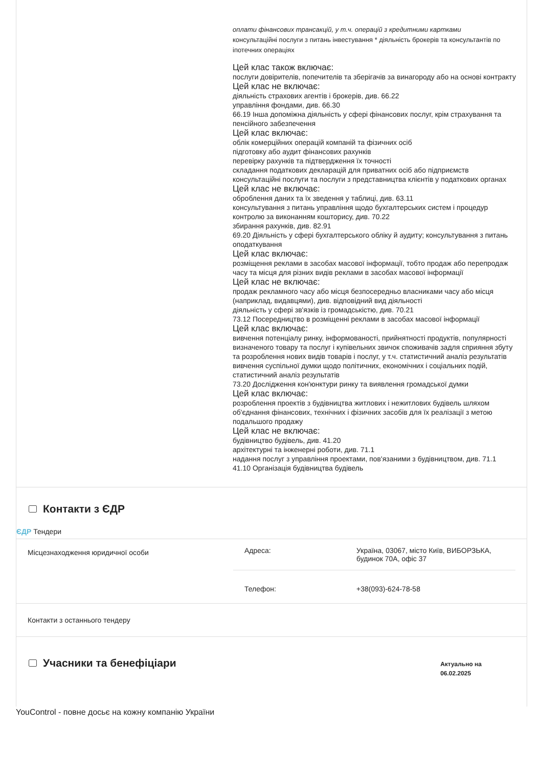оплати фінансових трансакцій, у т.ч. операцій з кредитними картками
консультаційні послуги з питань інвестування * діяльність брокерів та консультантів по іпотечних операціях
Цей клас також включає:
послуги довірителів, попечителів та зберігачів за винагороду або на основі контракту
Цей клас не включає:
діяльність страхових агентів і брокерів, див. 66.22
управління фондами, див. 66.30
66.19 Інша допоміжна діяльність у сфері фінансових послуг, крім страхування та пенсійного забезпечення
Цей клас включає:
облік комерційних операцій компаній та фізичних осіб
підготовку або аудит фінансових рахунків
перевірку рахунків та підтвердження їх точності
складання податкових декларацій для приватних осіб або підприємств
консультаційні послуги та послуги з представництва клієнтів у податкових органах
Цей клас не включає:
оброблення даних та їх зведення у таблиці, див. 63.11
консультування з питань управління щодо бухгалтерських систем і процедур контролю за виконанням кошторису, див. 70.22
збирання рахунків, див. 82.91
69.20 Діяльність у сфері бухгалтерського обліку й аудиту; консультування з питань оподаткування
Цей клас включає:
розміщення реклами в засобах масової інформації, тобто продаж або перепродаж часу та місця для різних видів реклами в засобах масової інформації
Цей клас не включає:
продаж рекламного часу або місця безпосередньо власниками часу або місця (наприклад, видавцями), див. відповідний вид діяльності
діяльність у сфері зв'язків із громадськістю, див. 70.21
73.12 Посередництво в розміщенні реклами в засобах масової інформації
Цей клас включає:
вивчення потенціалу ринку, інформованості, прийнятності продуктів, популярності визначеного товару та послуг і купівельних звичок споживачів задля сприяння збуту та розроблення нових видів товарів і послуг, у т.ч. статистичний аналіз результатів
вивчення суспільної думки щодо політичних, економічних і соціальних подій, статистичний аналіз результатів
73.20 Дослідження кон'юнктури ринку та виявлення громадської думки
Цей клас включає:
розроблення проектів з будівництва житлових і нежитлових будівель шляхом об'єднання фінансових, технічних і фізичних засобів для їх реалізації з метою подальшого продажу
Цей клас не включає:
будівництво будівель, див. 41.20
архітектурні та інженерні роботи, див. 71.1
надання послуг з управління проектами, пов'язаними з будівництвом, див. 71.1
41.10 Організація будівництва будівель
Контакти з ЄДР
ЄДР Тендери
| Місцезнаходження юридичної особи | / Адреса: / Україна, 03067, місто Київ, ВИБОРЗЬКА, будинок 70А, офіс 37 / / Телефон: / +38(093)-624-78-58 / |
| Контакти з останнього тендеру | |
Учасники та бенефіціари
Актуально на
06.02.2025
YouControl - повне досьє на кожну компанію України